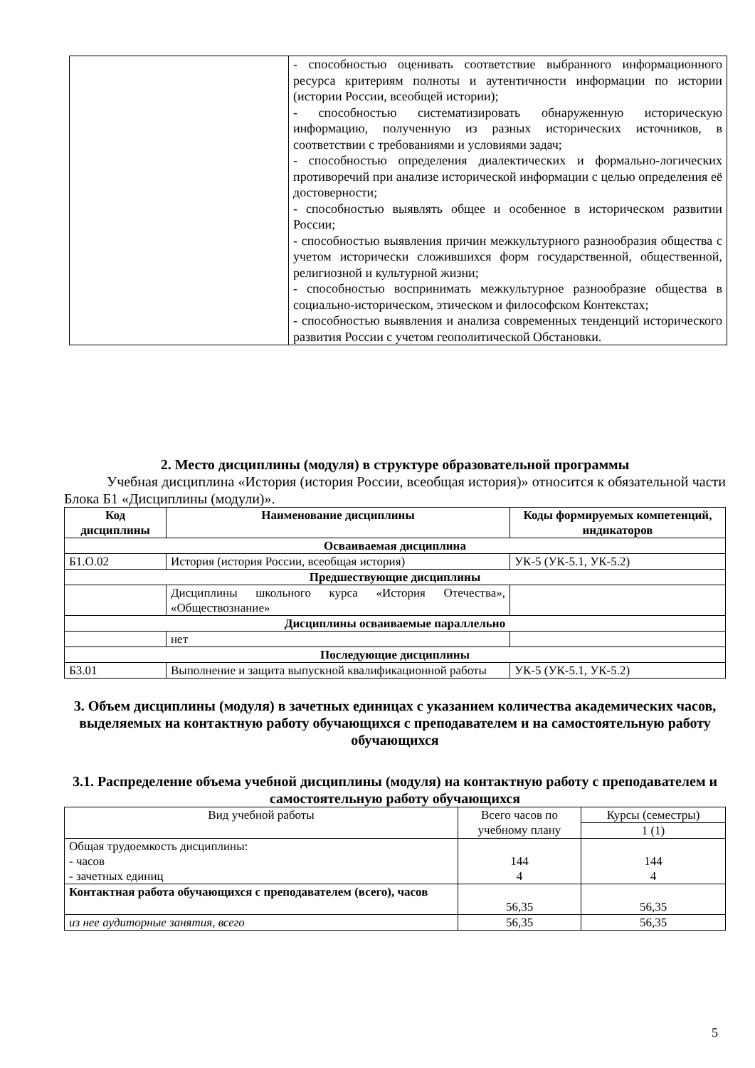| | - способностью оценивать соответствие выбранного информационного ресурса критериям полноты и аутентичности информации по истории (истории России, всеобщей истории); - способностью систематизировать обнаруженную историческую информацию, полученную из разных исторических источников, в соответствии с требованиями и условиями задач; - способностью определения диалектических и формально-логических противоречий при анализе исторической информации с целью определения её достоверности; - способностью выявлять общее и особенное в историческом развитии России; - способностью выявления причин межкультурного разнообразия общества с учетом исторически сложившихся форм государственной, общественной, религиозной и культурной жизни; - способностью воспринимать межкультурное разнообразие общества в социально-историческом, этическом и философском Контекстах; - способностью выявления и анализа современных тенденций исторического развития России с учетом геополитической Обстановки. |
2. Место дисциплины (модуля) в структуре образовательной программы
Учебная дисциплина «История (история России, всеобщая история)» относится к обязательной части Блока Б1 «Дисциплины (модули)».
| Код дисциплины | Наименование дисциплины | Коды формируемых компетенций, индикаторов |
| --- | --- | --- |
| Осваиваемая дисциплина | | |
| Б1.О.02 | История (история России, всеобщая история) | УК-5 (УК-5.1, УК-5.2) |
| Предшествующие дисциплины | | |
| | Дисциплины школьного курса «История Отечества», «Обществознание» | |
| Дисциплины осваиваемые параллельно | | |
| | нет | |
| Последующие дисциплины | | |
| Б3.01 | Выполнение и защита выпускной квалификационной работы | УК-5 (УК-5.1, УК-5.2) |
3. Объем дисциплины (модуля) в зачетных единицах с указанием количества академических часов, выделяемых на контактную работу обучающихся с преподавателем и на самостоятельную работу обучающихся
3.1. Распределение объема учебной дисциплины (модуля) на контактную работу с преподавателем и самостоятельную работу обучающихся
| Вид учебной работы | Всего часов по учебному плану | Курсы (семестры) |
| | | 1 (1) |
| Общая трудоемкость дисциплины: - часов - зачетных единиц | 144 4 | 144 4 |
| Контактная работа обучающихся с преподавателем (всего), часов | 56,35 | 56,35 |
| из нее аудиторные занятия, всего | 56,35 | 56,35 |
5